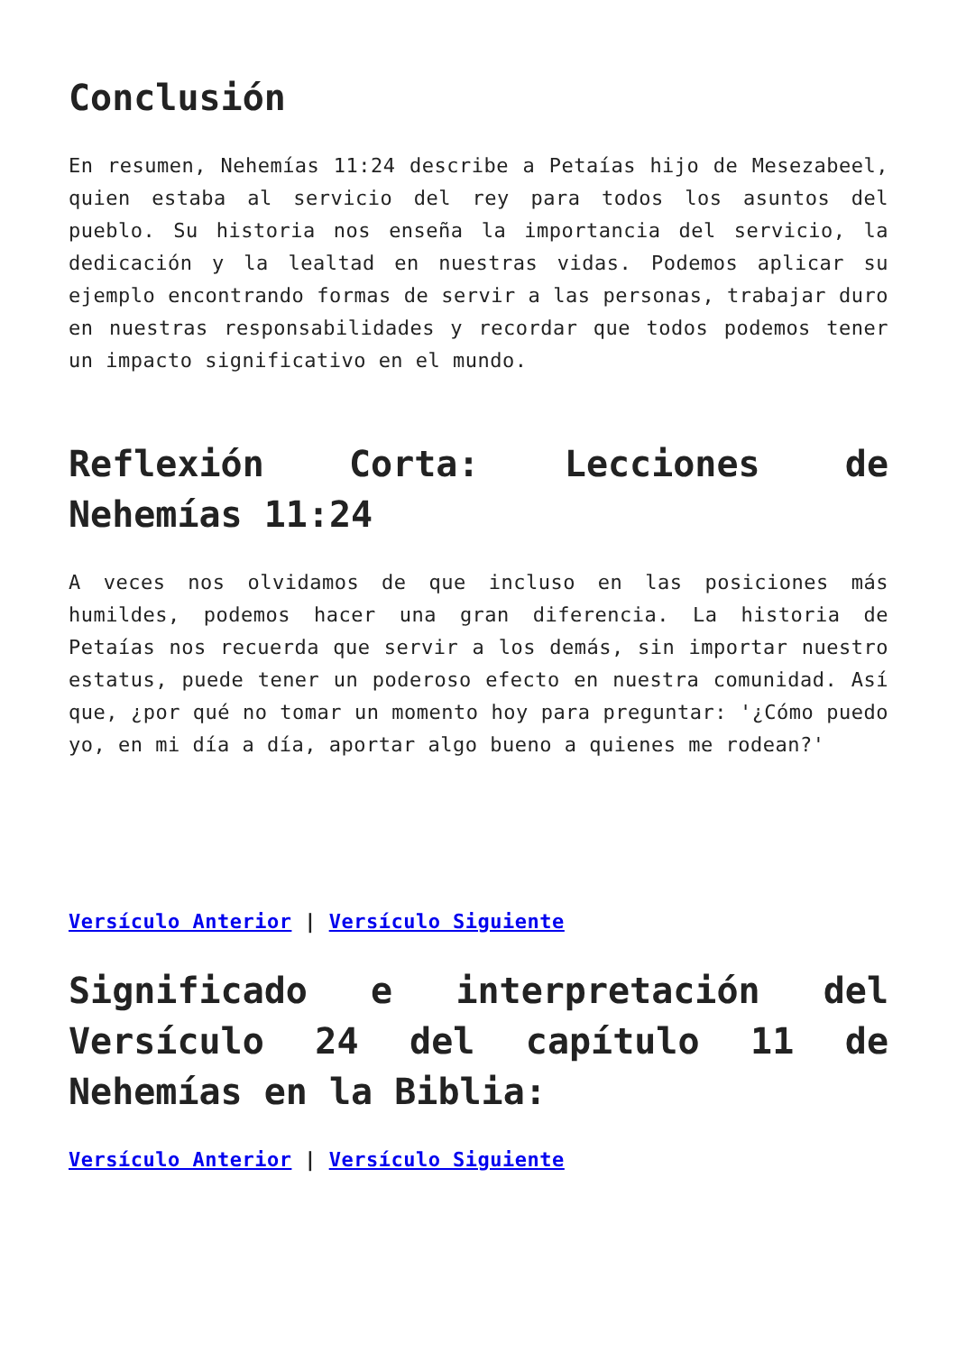Conclusión
En resumen, Nehemías 11:24 describe a Petaías hijo de Mesezabeel, quien estaba al servicio del rey para todos los asuntos del pueblo. Su historia nos enseña la importancia del servicio, la dedicación y la lealtad en nuestras vidas. Podemos aplicar su ejemplo encontrando formas de servir a las personas, trabajar duro en nuestras responsabilidades y recordar que todos podemos tener un impacto significativo en el mundo.
Reflexión Corta: Lecciones de Nehemías 11:24
A veces nos olvidamos de que incluso en las posiciones más humildes, podemos hacer una gran diferencia. La historia de Petaías nos recuerda que servir a los demás, sin importar nuestro estatus, puede tener un poderoso efecto en nuestra comunidad. Así que, ¿por qué no tomar un momento hoy para preguntar: '¿Cómo puedo yo, en mi día a día, aportar algo bueno a quienes me rodean?'
Versículo Anterior | Versículo Siguiente
Significado e interpretación del Versículo 24 del capítulo 11 de Nehemías en la Biblia:
Versículo Anterior | Versículo Siguiente